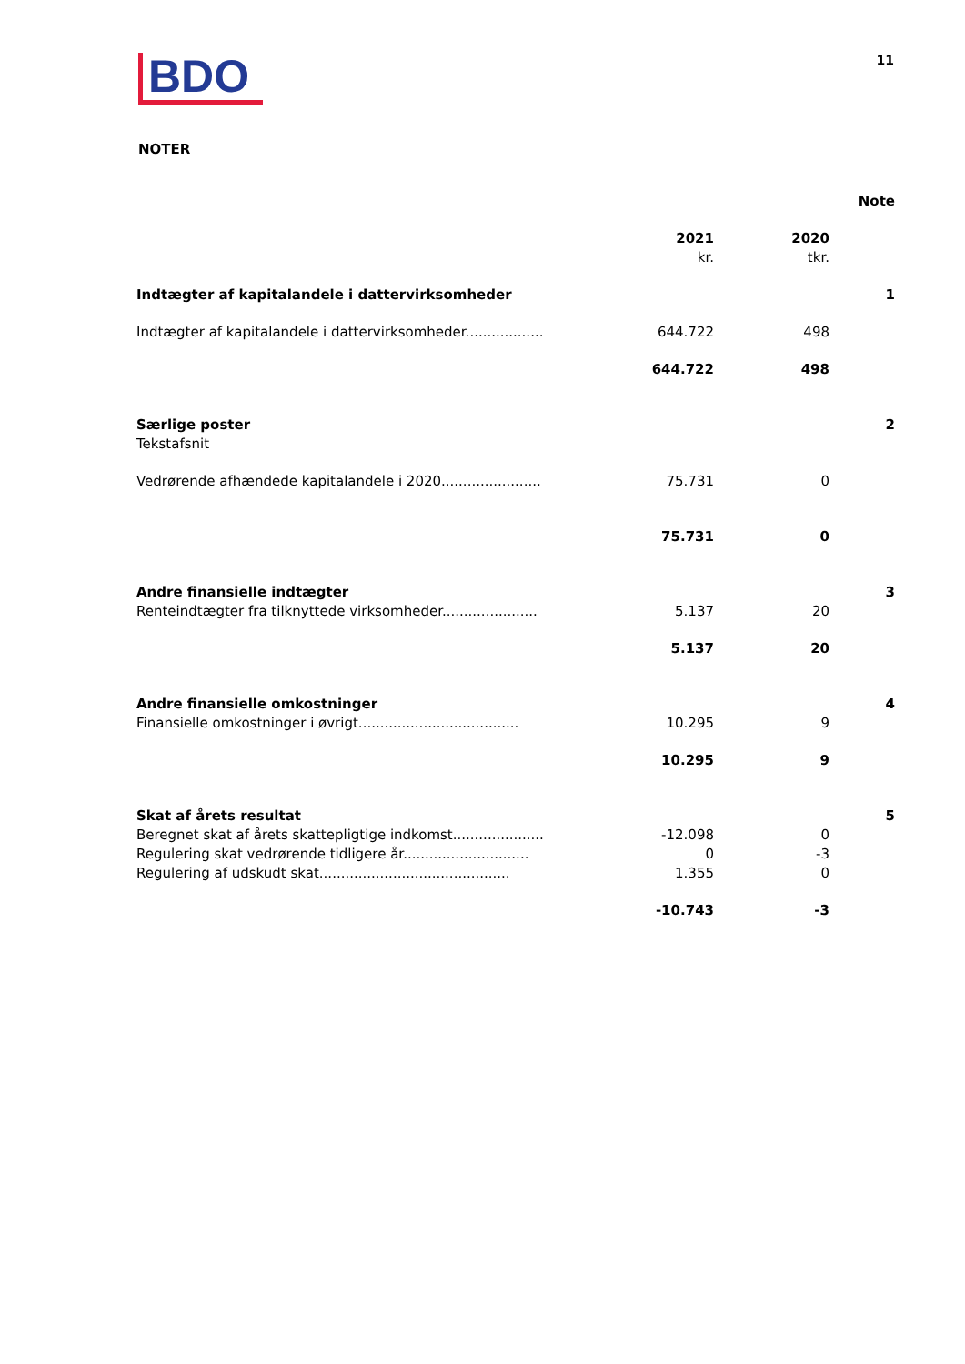BDO
11
NOTER
| | | | Note |
| | 2021 kr. | 2020 tkr. | |
| Indtægter af kapitalandele i dattervirksomheder | | | 1 |
| Indtægter af kapitalandele i dattervirksomheder.................. | 644.722 | 498 | |
| | 644.722 | 498 | |
| Særlige poster Tekstafsnit | | | 2 |
| Vedrørende afhændede kapitalandele i 2020....................... | 75.731 | 0 | |
| | 75.731 | 0 | |
| Andre finansielle indtægter | | | 3 |
| Renteindtægter fra tilknyttede virksomheder...................... | 5.137 | 20 | |
| | 5.137 | 20 | |
| Andre finansielle omkostninger | | | 4 |
| Finansielle omkostninger i øvrigt..................................... | 10.295 | 9 | |
| | 10.295 | 9 | |
| Skat af årets resultat | | | 5 |
| Beregnet skat af årets skattepligtige indkomst..................... | -12.098 | 0 | |
| Regulering skat vedrørende tidligere år............................. | 0 | -3 | |
| Regulering af udskudt skat............................................ | 1.355 | 0 | |
| | -10.743 | -3 | |